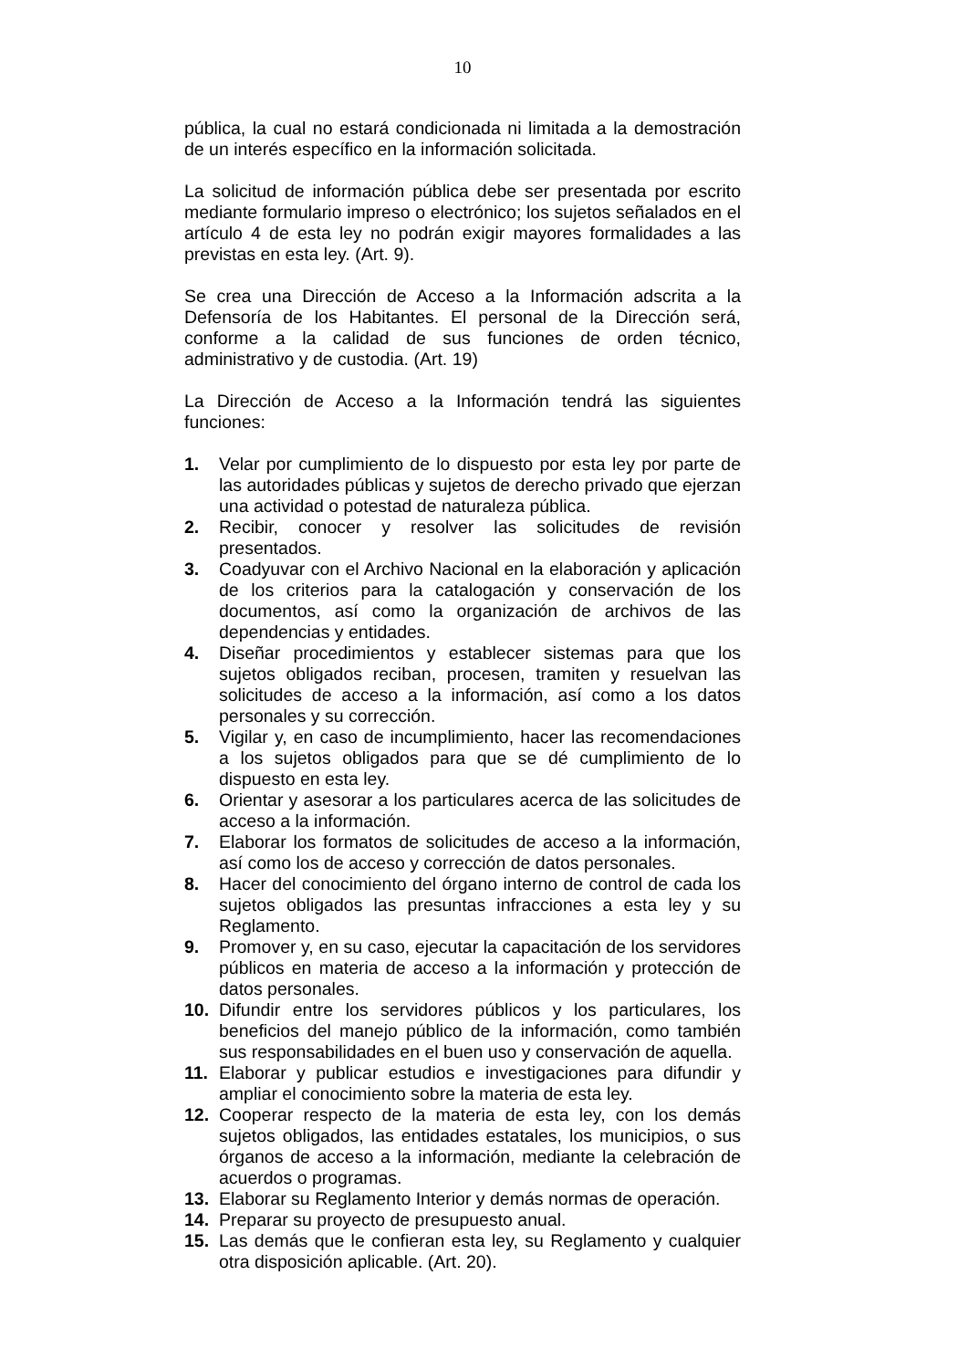10
pública, la cual no estará condicionada ni limitada a la demostración de un interés específico en la información solicitada.
La solicitud de información pública debe ser presentada por escrito mediante formulario impreso o electrónico; los sujetos señalados en el artículo 4 de esta ley no podrán exigir mayores formalidades a las previstas en esta ley. (Art. 9).
Se crea una Dirección de Acceso a la Información adscrita a la Defensoría de los Habitantes. El personal de la Dirección será, conforme a la calidad de sus funciones de orden técnico, administrativo y de custodia. (Art. 19)
La Dirección de Acceso a la Información tendrá las siguientes funciones:
1. Velar por cumplimiento de lo dispuesto por esta ley por parte de las autoridades públicas y sujetos de derecho privado que ejerzan una actividad o potestad de naturaleza pública.
2. Recibir, conocer y resolver las solicitudes de revisión presentados.
3. Coadyuvar con el Archivo Nacional en la elaboración y aplicación de los criterios para la catalogación y conservación de los documentos, así como la organización de archivos de las dependencias y entidades.
4. Diseñar procedimientos y establecer sistemas para que los sujetos obligados reciban, procesen, tramiten y resuelvan las solicitudes de acceso a la información, así como a los datos personales y su corrección.
5. Vigilar y, en caso de incumplimiento, hacer las recomendaciones a los sujetos obligados para que se dé cumplimiento de lo dispuesto en esta ley.
6. Orientar y asesorar a los particulares acerca de las solicitudes de acceso a la información.
7. Elaborar los formatos de solicitudes de acceso a la información, así como los de acceso y corrección de datos personales.
8. Hacer del conocimiento del órgano interno de control de cada los sujetos obligados las presuntas infracciones a esta ley y su Reglamento.
9. Promover y, en su caso, ejecutar la capacitación de los servidores públicos en materia de acceso a la información y protección de datos personales.
10. Difundir entre los servidores públicos y los particulares, los beneficios del manejo público de la información, como también sus responsabilidades en el buen uso y conservación de aquella.
11. Elaborar y publicar estudios e investigaciones para difundir y ampliar el conocimiento sobre la materia de esta ley.
12. Cooperar respecto de la materia de esta ley, con los demás sujetos obligados, las entidades estatales, los municipios, o sus órganos de acceso a la información, mediante la celebración de acuerdos o programas.
13. Elaborar su Reglamento Interior y demás normas de operación.
14. Preparar su proyecto de presupuesto anual.
15. Las demás que le confieran esta ley, su Reglamento y cualquier otra disposición aplicable. (Art. 20).